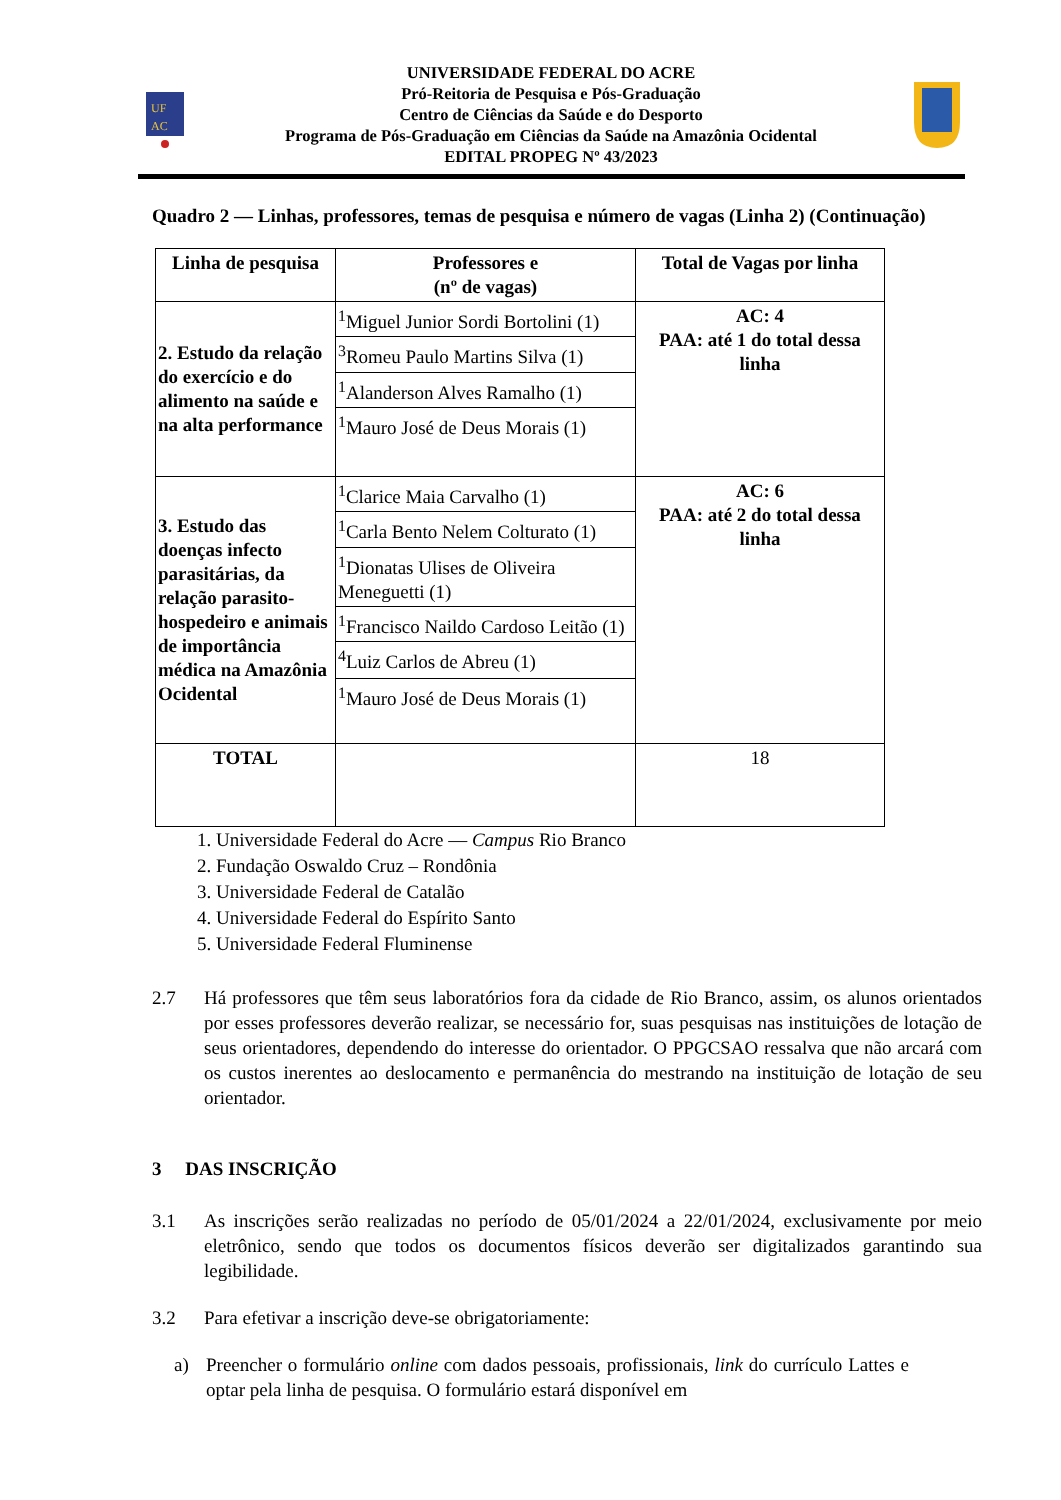UF
AC
UNIVERSIDADE FEDERAL DO ACRE
Pró-Reitoria de Pesquisa e Pós-Graduação
Centro de Ciências da Saúde e do Desporto
Programa de Pós-Graduação em Ciências da Saúde na Amazônia Ocidental
EDITAL PROPEG Nº 43/2023
Quadro 2 — Linhas, professores, temas de pesquisa e número de vagas (Linha 2) (Continuação)
| Linha de pesquisa | Professores e (nº de vagas) | Total de Vagas por linha |
| --- | --- | --- |
| 2. Estudo da relação do exercício e do alimento na saúde e na alta performance | <sup>1</sup> Miguel Junior Sordi Bortolini (1) | AC: 4 PAA: até 1 do total dessa linha |
| | <sup>3</sup> Romeu Paulo Martins Silva (1) | |
| | <sup>1</sup> Alanderson Alves Ramalho (1) | |
| | <sup>1</sup> Mauro José de Deus Morais (1) | |
| 3. Estudo das doenças infecto parasitárias, da relação parasito-hospedeiro e animais de importância médica na Amazônia Ocidental | <sup>1</sup> Clarice Maia Carvalho (1) | AC: 6 PAA: até 2 do total dessa linha |
| | <sup>1</sup> Carla Bento Nelem Colturato (1) | |
| | <sup>1</sup> Dionatas Ulises de Oliveira Meneguetti (1) | |
| | <sup>1</sup> Francisco Naildo Cardoso Leitão (1) | |
| | <sup>4</sup> Luiz Carlos de Abreu (1) | |
| | <sup>1</sup> Mauro José de Deus Morais (1) | |
| TOTAL | | 18 |
1. Universidade Federal do Acre — Campus Rio Branco
2. Fundação Oswaldo Cruz – Rondônia
3. Universidade Federal de Catalão
4. Universidade Federal do Espírito Santo
5. Universidade Federal Fluminense
2.7 Há professores que têm seus laboratórios fora da cidade de Rio Branco, assim, os alunos orientados por esses professores deverão realizar, se necessário for, suas pesquisas nas instituições de lotação de seus orientadores, dependendo do interesse do orientador. O PPGCSAO ressalva que não arcará com os custos inerentes ao deslocamento e permanência do mestrando na instituição de lotação de seu orientador.
3 DAS INSCRIÇÃO
3.1 As inscrições serão realizadas no período de 05/01/2024 a 22/01/2024, exclusivamente por meio eletrônico, sendo que todos os documentos físicos deverão ser digitalizados garantindo sua legibilidade.
3.2 Para efetivar a inscrição deve-se obrigatoriamente:
a) Preencher o formulário online com dados pessoais, profissionais, link do currículo Lattes e optar pela linha de pesquisa. O formulário estará disponível em